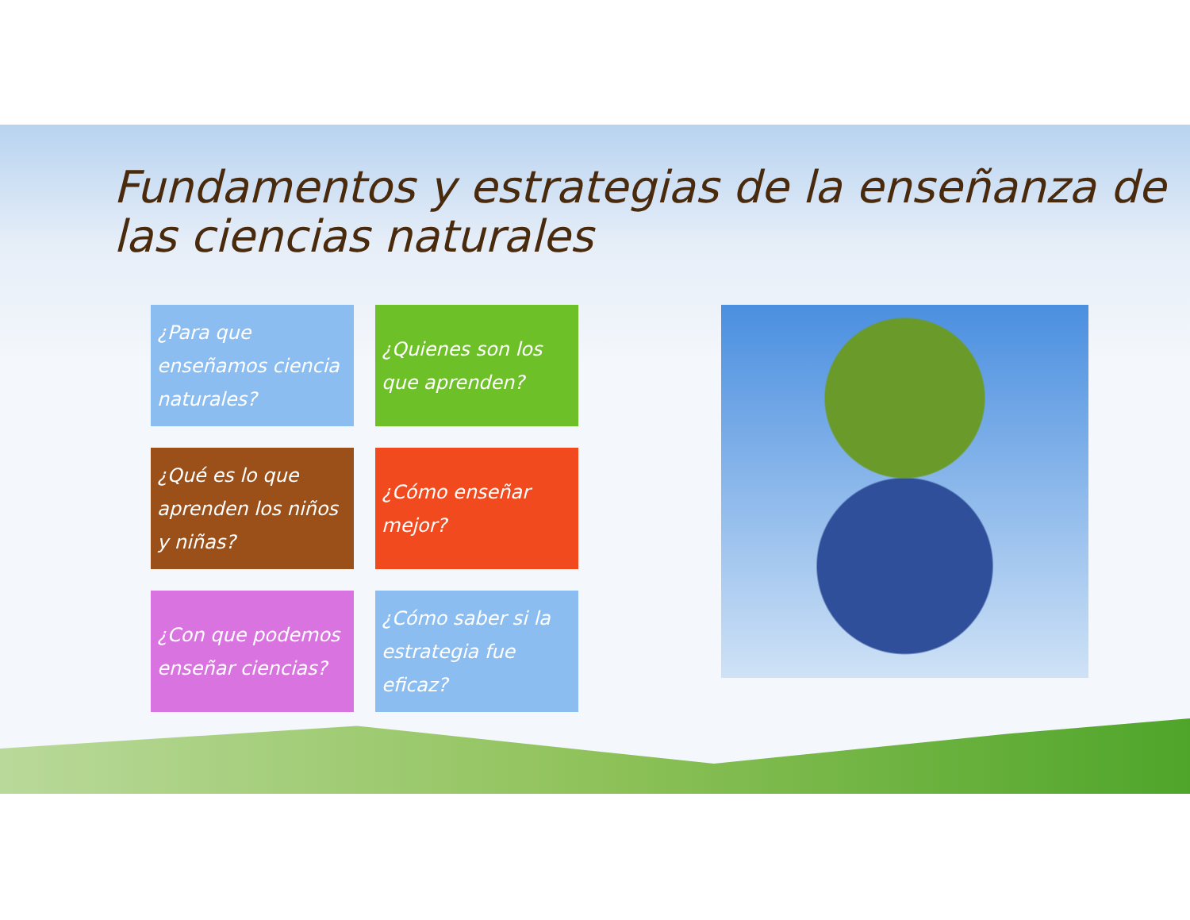Fundamentos y estrategias de la enseñanza de las ciencias naturales
¿Para que enseñamos ciencia naturales?
¿Quienes son los que aprenden?
¿Qué es lo que aprenden los niños y niñas?
¿Cómo enseñar mejor?
¿Con que podemos enseñar ciencias?
¿Cómo saber si la estrategia fue eficaz?